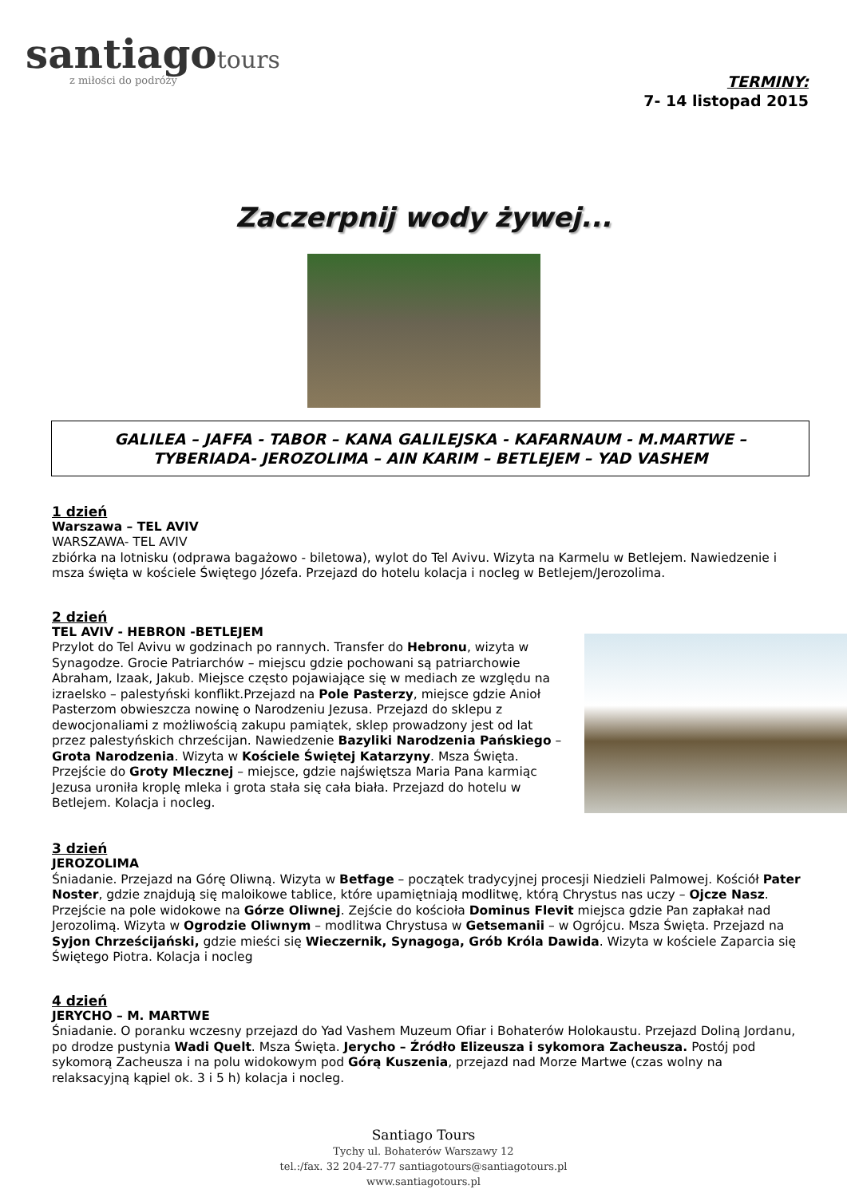santiago tours
z miłości do podróży
TERMINY:
7- 14 listopad 2015
Zaczerpnij wody żywej...
GALILEA – JAFFA - TABOR – KANA GALILEJSKA - KAFARNAUM - M.MARTWE –
TYBERIADA- JEROZOLIMA – AIN KARIM – BETLEJEM – YAD VASHEM
1 dzień
Warszawa – TEL AVIV
WARSZAWA- TEL AVIV
zbiórka na lotnisku (odprawa bagażowo - biletowa), wylot do Tel Avivu. Wizyta na Karmelu w Betlejem. Nawiedzenie i msza święta w kościele Świętego Józefa. Przejazd do hotelu kolacja i nocleg w Betlejem/Jerozolima.
2 dzień
TEL AVIV - HEBRON -BETLEJEM
Przylot do Tel Avivu w godzinach po rannych. Transfer do Hebronu, wizyta w Synagodze. Grocie Patriarchów – miejscu gdzie pochowani są patriarchowie Abraham, Izaak, Jakub. Miejsce często pojawiające się w mediach ze względu na izraelsko – palestyński konflikt.Przejazd na Pole Pasterzy, miejsce gdzie Anioł Pasterzom obwieszcza nowinę o Narodzeniu Jezusa. Przejazd do sklepu z dewocjonaliami z możliwością zakupu pamiątek, sklep prowadzony jest od lat przez palestyńskich chrześcijan. Nawiedzenie Bazyliki Narodzenia Pańskiego – Grota Narodzenia. Wizyta w Kościele Świętej Katarzyny. Msza Święta. Przejście do Groty Mlecznej – miejsce, gdzie najświętsza Maria Pana karmiąc Jezusa uroniła kroplę mleka i grota stała się cała biała. Przejazd do hotelu w Betlejem. Kolacja i nocleg.
3 dzień
JEROZOLIMA
Śniadanie. Przejazd na Górę Oliwną. Wizyta w Betfage – początek tradycyjnej procesji Niedzieli Palmowej. Kościół Pater Noster, gdzie znajdują się maloikowe tablice, które upamiętniają modlitwę, którą Chrystus nas uczy – Ojcze Nasz. Przejście na pole widokowe na Górze Oliwnej. Zejście do kościoła Dominus Flevit miejsca gdzie Pan zapłakał nad Jerozolimą. Wizyta w Ogrodzie Oliwnym – modlitwa Chrystusa w Getsemanii – w Ogrójcu. Msza Święta. Przejazd na Syjon Chrześcijański, gdzie mieści się Wieczernik, Synagoga, Grób Króla Dawida. Wizyta w kościele Zaparcia się Świętego Piotra. Kolacja i nocleg
4 dzień
JERYCHO – M. MARTWE
Śniadanie. O poranku wczesny przejazd do Yad Vashem Muzeum Ofiar i Bohaterów Holokaustu. Przejazd Doliną Jordanu, po drodze pustynia Wadi Quelt. Msza Święta. Jerycho – Źródło Elizeusza i sykomora Zacheusza. Postój pod sykomorą Zacheusza i na polu widokowym pod Górą Kuszenia, przejazd nad Morze Martwe (czas wolny na relaksacyjną kąpiel ok. 3 i 5 h) kolacja i nocleg.
Santiago Tours
Tychy ul. Bohaterów Warszawy 12
tel.:/fax. 32 204-27-77 santiagotours@santiagotours.pl
www.santiagotours.pl